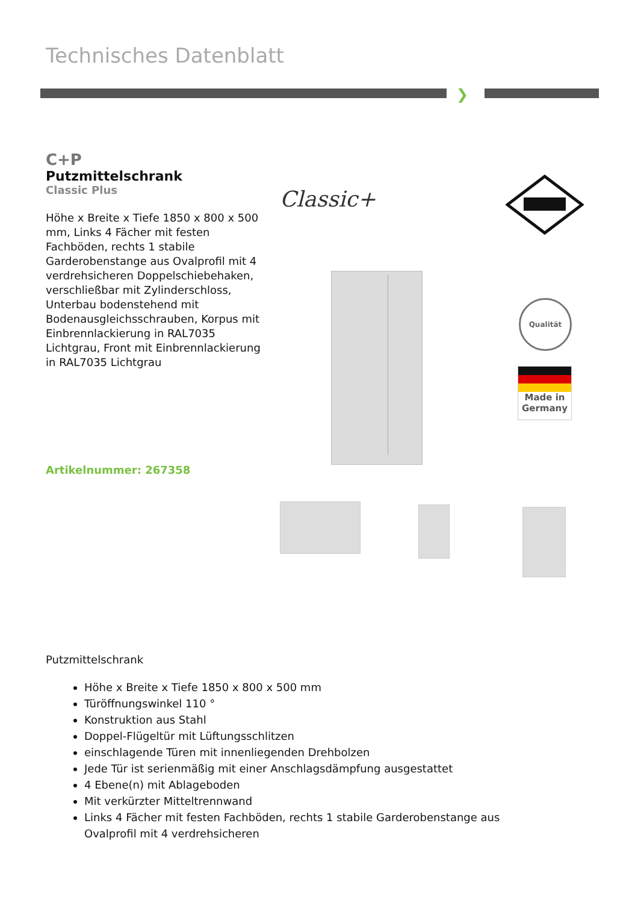Technisches Datenblatt
❯
C+P
Putzmittelschrank
Classic Plus
Höhe x Breite x Tiefe 1850 x 800 x 500 mm, Links 4 Fächer mit festen Fachböden, rechts 1 stabile Garderobenstange aus Ovalprofil mit 4 verdrehsicheren Doppelschiebehaken, verschließbar mit Zylinderschloss, Unterbau bodenstehend mit Bodenausgleichsschrauben, Korpus mit Einbrennlackierung in RAL7035 Lichtgrau, Front mit Einbrennlackierung in RAL7035 Lichtgrau
Artikelnummer: 267358
Classic+
Qualität
Made in
Germany
Putzmittelschrank
Höhe x Breite x Tiefe 1850 x 800 x 500 mm
Türöffnungswinkel 110 °
Konstruktion aus Stahl
Doppel-Flügeltür mit Lüftungsschlitzen
einschlagende Türen mit innenliegenden Drehbolzen
Jede Tür ist serienmäßig mit einer Anschlagsdämpfung ausgestattet
4 Ebene(n) mit Ablageboden
Mit verkürzter Mitteltrennwand
Links 4 Fächer mit festen Fachböden, rechts 1 stabile Garderobenstange aus Ovalprofil mit 4 verdrehsicheren